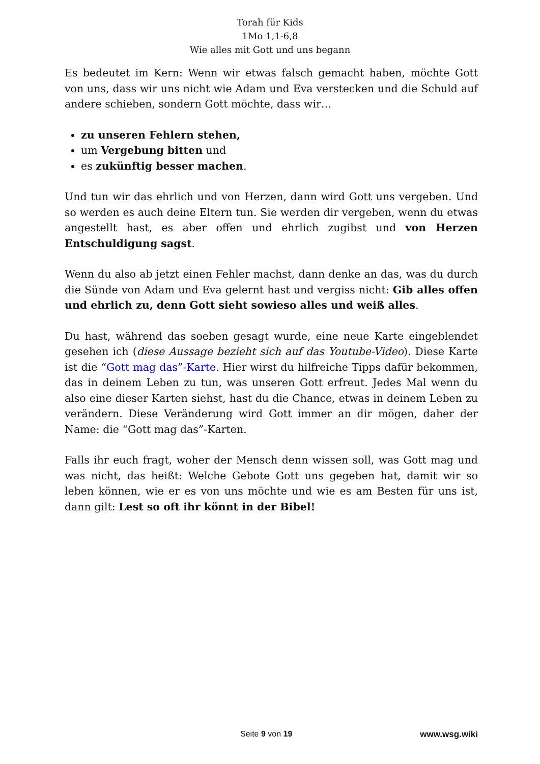Torah für Kids
1Mo 1,1-6,8
Wie alles mit Gott und uns begann
Es bedeutet im Kern: Wenn wir etwas falsch gemacht haben, möchte Gott von uns, dass wir uns nicht wie Adam und Eva verstecken und die Schuld auf andere schieben, sondern Gott möchte, dass wir…
zu unseren Fehlern stehen,
um Vergebung bitten und
es zukünftig besser machen.
Und tun wir das ehrlich und von Herzen, dann wird Gott uns vergeben. Und so werden es auch deine Eltern tun. Sie werden dir vergeben, wenn du etwas angestellt hast, es aber offen und ehrlich zugibst und von Herzen Entschuldigung sagst.
Wenn du also ab jetzt einen Fehler machst, dann denke an das, was du durch die Sünde von Adam und Eva gelernt hast und vergiss nicht: Gib alles offen und ehrlich zu, denn Gott sieht sowieso alles und weiß alles.
Du hast, während das soeben gesagt wurde, eine neue Karte eingeblendet gesehen ich (diese Aussage bezieht sich auf das Youtube-Video). Diese Karte ist die “Gott mag das”-Karte. Hier wirst du hilfreiche Tipps dafür bekommen, das in deinem Leben zu tun, was unseren Gott erfreut. Jedes Mal wenn du also eine dieser Karten siehst, hast du die Chance, etwas in deinem Leben zu verändern. Diese Veränderung wird Gott immer an dir mögen, daher der Name: die “Gott mag das”-Karten.
Falls ihr euch fragt, woher der Mensch denn wissen soll, was Gott mag und was nicht, das heißt: Welche Gebote Gott uns gegeben hat, damit wir so leben können, wie er es von uns möchte und wie es am Besten für uns ist, dann gilt: Lest so oft ihr könnt in der Bibel!
Seite 9 von 19 www.wsg.wiki